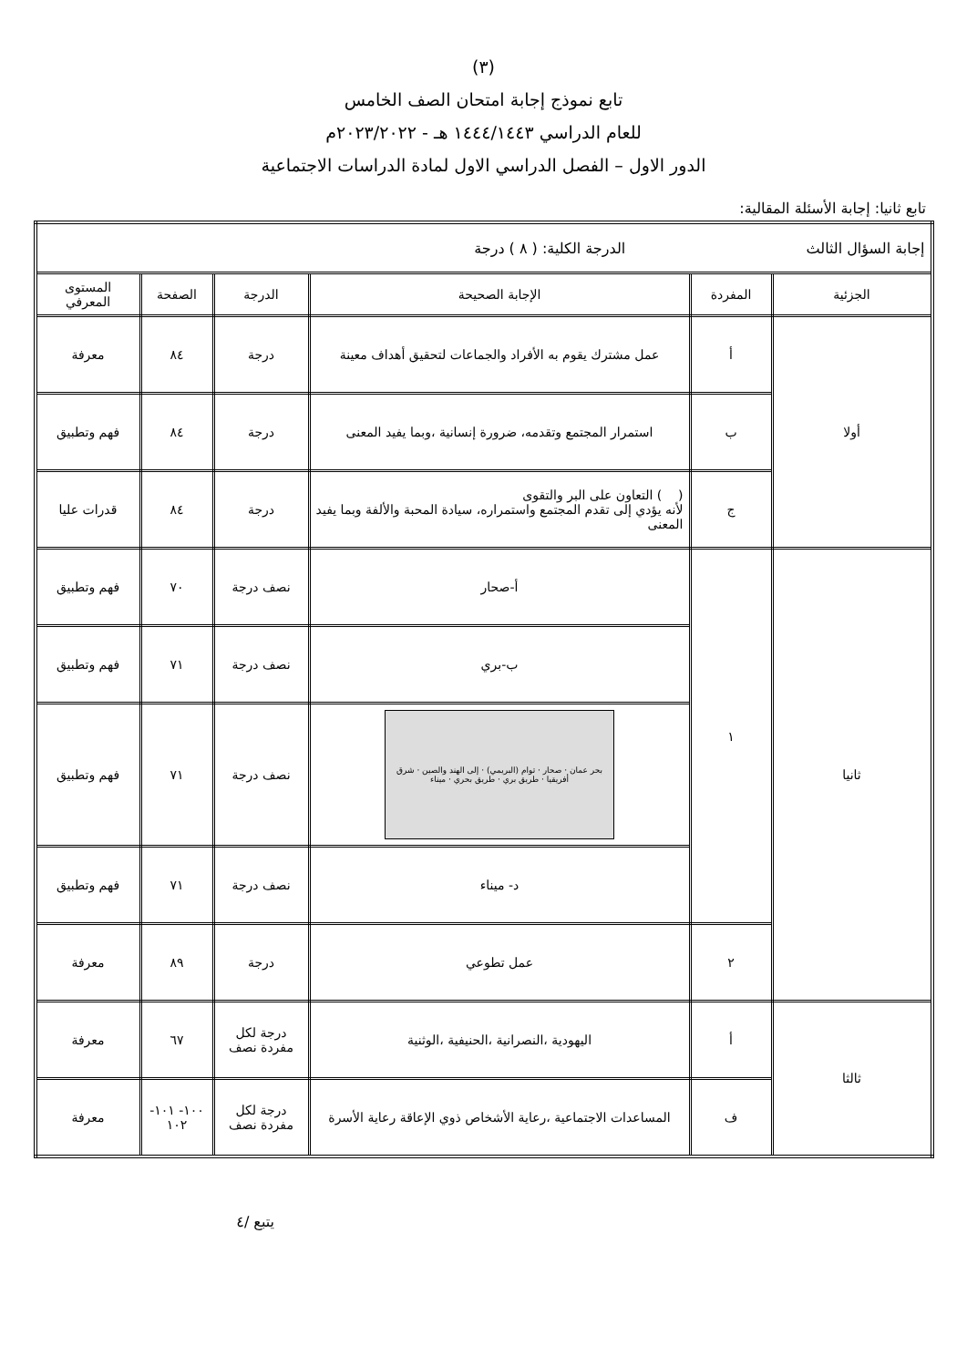(٣)
تابع نموذج إجابة امتحان الصف الخامس
للعام الدراسي ١٤٤٤/١٤٤٣ هـ - ٢٠٢٣/٢٠٢٢م
الدور الاول – الفصل الدراسي الاول لمادة الدراسات الاجتماعية
تابع ثانيا: إجابة الأسئلة المقالية:
| إجابة السؤال الثالث الدرجة الكلية: ( ٨ ) درجة | | | | | |
| الجزئية | المفردة | الإجابة الصحيحة | الدرجة | الصفحة | المستوى المعرفي |
| أولا | أ | عمل مشترك يقوم به الأفراد والجماعات لتحقيق أهداف معينة | درجة | ٨٤ | معرفة |
| | ب | استمرار المجتمع وتقدمه، ضرورة إنسانية ،وبما يفيد المعنى | درجة | ٨٤ | فهم وتطبيق |
| | ج | ( ) التعاون على البر والتقوى لأنه يؤدي إلى تقدم المجتمع واستمراره، سيادة المحبة والألفة وبما يفيد المعنى | درجة | ٨٤ | قدرات عليا |
| ثانيا | ١ | أ-صحار | نصف درجة | ٧٠ | فهم وتطبيق |
| | | ب-بري | نصف درجة | ٧١ | فهم وتطبيق |
| | | بحر عمان · صحار · توام (البريمي) · إلى الهند والصين · شرق أفريقيا · طريق بري · طريق بحري · ميناء | نصف درجة | ٧١ | فهم وتطبيق |
| | | د- ميناء | نصف درجة | ٧١ | فهم وتطبيق |
| | ٢ | عمل تطوعي | درجة | ٨٩ | معرفة |
| ثالثا | أ | اليهودية ،النصرانية ،الحنيفية ،الوثنية | درجة لكل مفردة نصف | ٦٧ | معرفة |
| | ف | المساعدات الاجتماعية ،رعاية الأشخاص ذوي الإعاقة رعاية الأسرة | درجة لكل مفردة نصف | ١٠٠- ١٠١- ١٠٢ | معرفة |
يتبع /٤